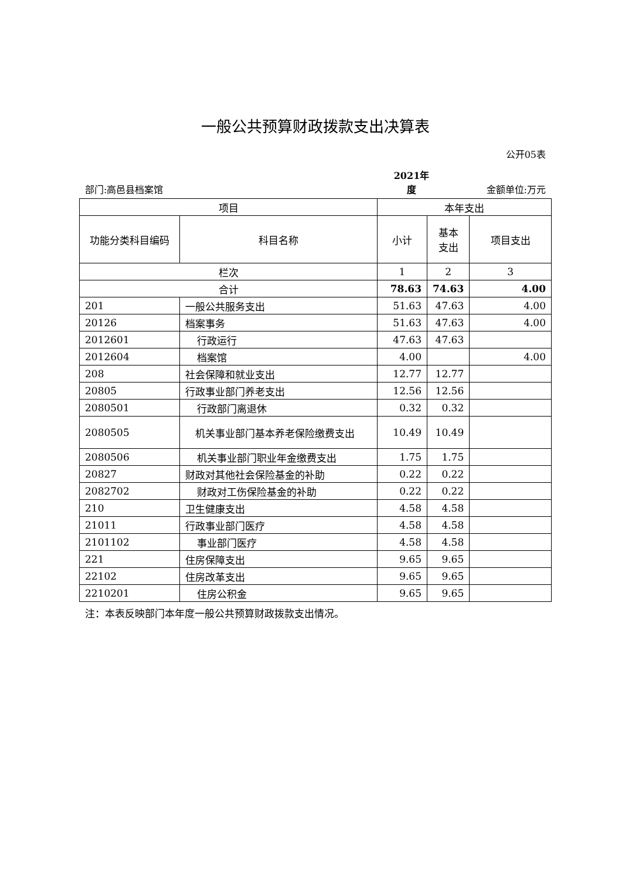一般公共预算财政拨款支出决算表
公开05表
部门:高邑县档案馆
2021年
度
金额单位:万元
| 项目 | | 本年支出 | | |
| --- | --- | --- | --- | --- |
| 功能分类科目编码 | 科目名称 | 小计 | 基本 支出 | 项目支出 |
| 栏次 | | 1 | 2 | 3 |
| 合计 | | 78.63 | 74.63 | 4.00 |
| 201 | 一般公共服务支出 | 51.63 | 47.63 | 4.00 |
| 20126 | 档案事务 | 51.63 | 47.63 | 4.00 |
| 2012601 | 行政运行 | 47.63 | 47.63 | |
| 2012604 | 档案馆 | 4.00 | | 4.00 |
| 208 | 社会保障和就业支出 | 12.77 | 12.77 | |
| 20805 | 行政事业部门养老支出 | 12.56 | 12.56 | |
| 2080501 | 行政部门离退休 | 0.32 | 0.32 | |
| 2080505 | 机关事业部门基本养老保险缴费支出 | 10.49 | 10.49 | |
| 2080506 | 机关事业部门职业年金缴费支出 | 1.75 | 1.75 | |
| 20827 | 财政对其他社会保险基金的补助 | 0.22 | 0.22 | |
| 2082702 | 财政对工伤保险基金的补助 | 0.22 | 0.22 | |
| 210 | 卫生健康支出 | 4.58 | 4.58 | |
| 21011 | 行政事业部门医疗 | 4.58 | 4.58 | |
| 2101102 | 事业部门医疗 | 4.58 | 4.58 | |
| 221 | 住房保障支出 | 9.65 | 9.65 | |
| 22102 | 住房改革支出 | 9.65 | 9.65 | |
| 2210201 | 住房公积金 | 9.65 | 9.65 | |
注：本表反映部门本年度一般公共预算财政拨款支出情况。